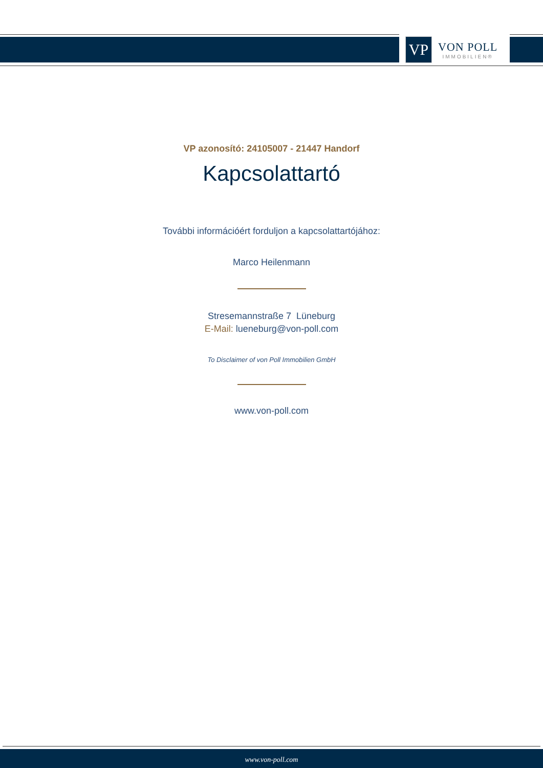VP
VON POLL
IMMOBILIEN®
VP azonosító: 24105007 - 21447 Handorf
Kapcsolattartó
További információért forduljon a kapcsolattartójához:
Marco Heilenmann
Stresemannstraße 7 Lüneburg
E-Mail: lueneburg@von-poll.com
To Disclaimer of von Poll Immobilien GmbH
www.von-poll.com
www.von-poll.com